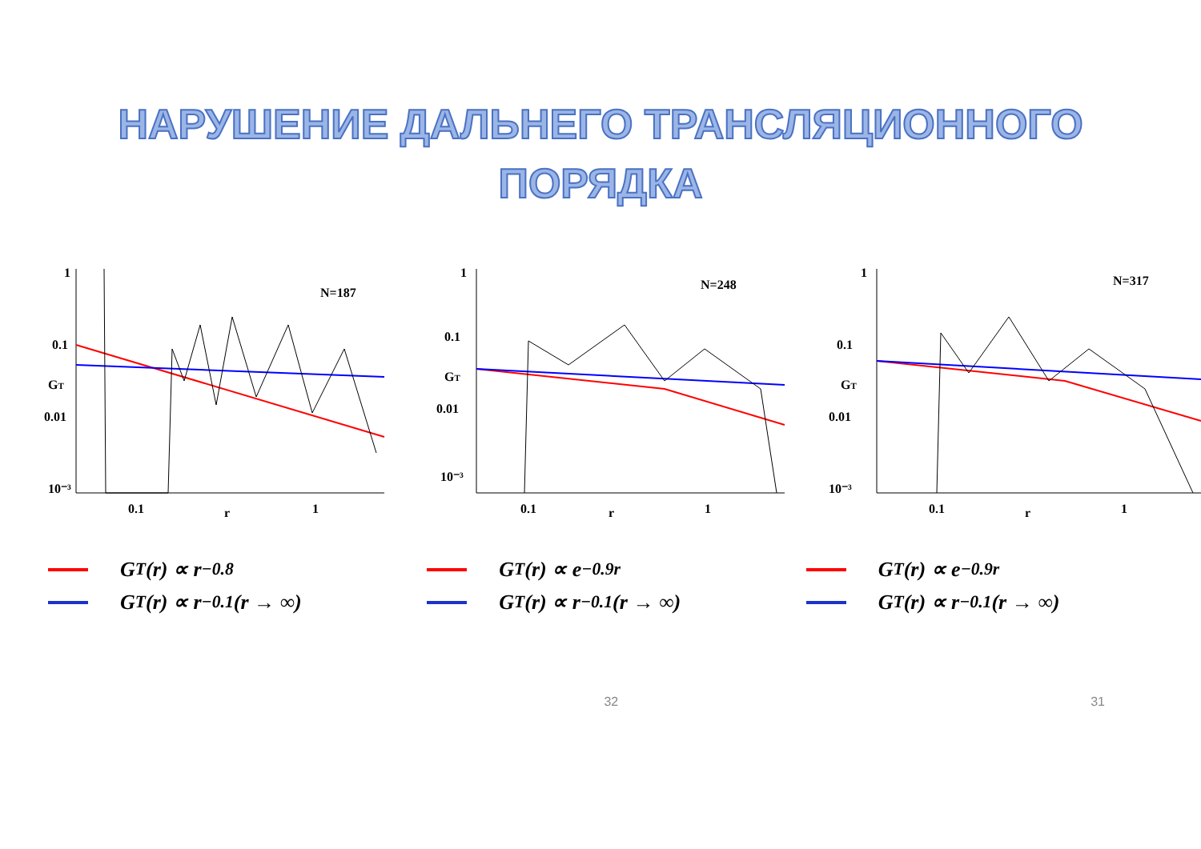НАРУШЕНИЕ ДАЛЬНЕГО ТРАНСЛЯЦИОННОГО
ПОРЯДКА
1
0.1
0.01
10⁻³
0.1
1
r
GT
N=187
1
0.1
0.01
10⁻³
0.1
1
r
GT
N=248
1
0.1
0.01
10⁻³
0.1
1
r
GT
N=317
G<sub>T</sub>(r) ∝ r<sup>−0.8</sup>
G<sub>T</sub>(r) ∝ r<sup>−0.1</sup>(r → ∞)
G<sub>T</sub>(r) ∝ e<sup>−0.9r</sup>
G<sub>T</sub>(r) ∝ r<sup>−0.1</sup>(r → ∞)
G<sub>T</sub>(r) ∝ e<sup>−0.9r</sup>
G<sub>T</sub>(r) ∝ r<sup>−0.1</sup>(r → ∞)
32 31